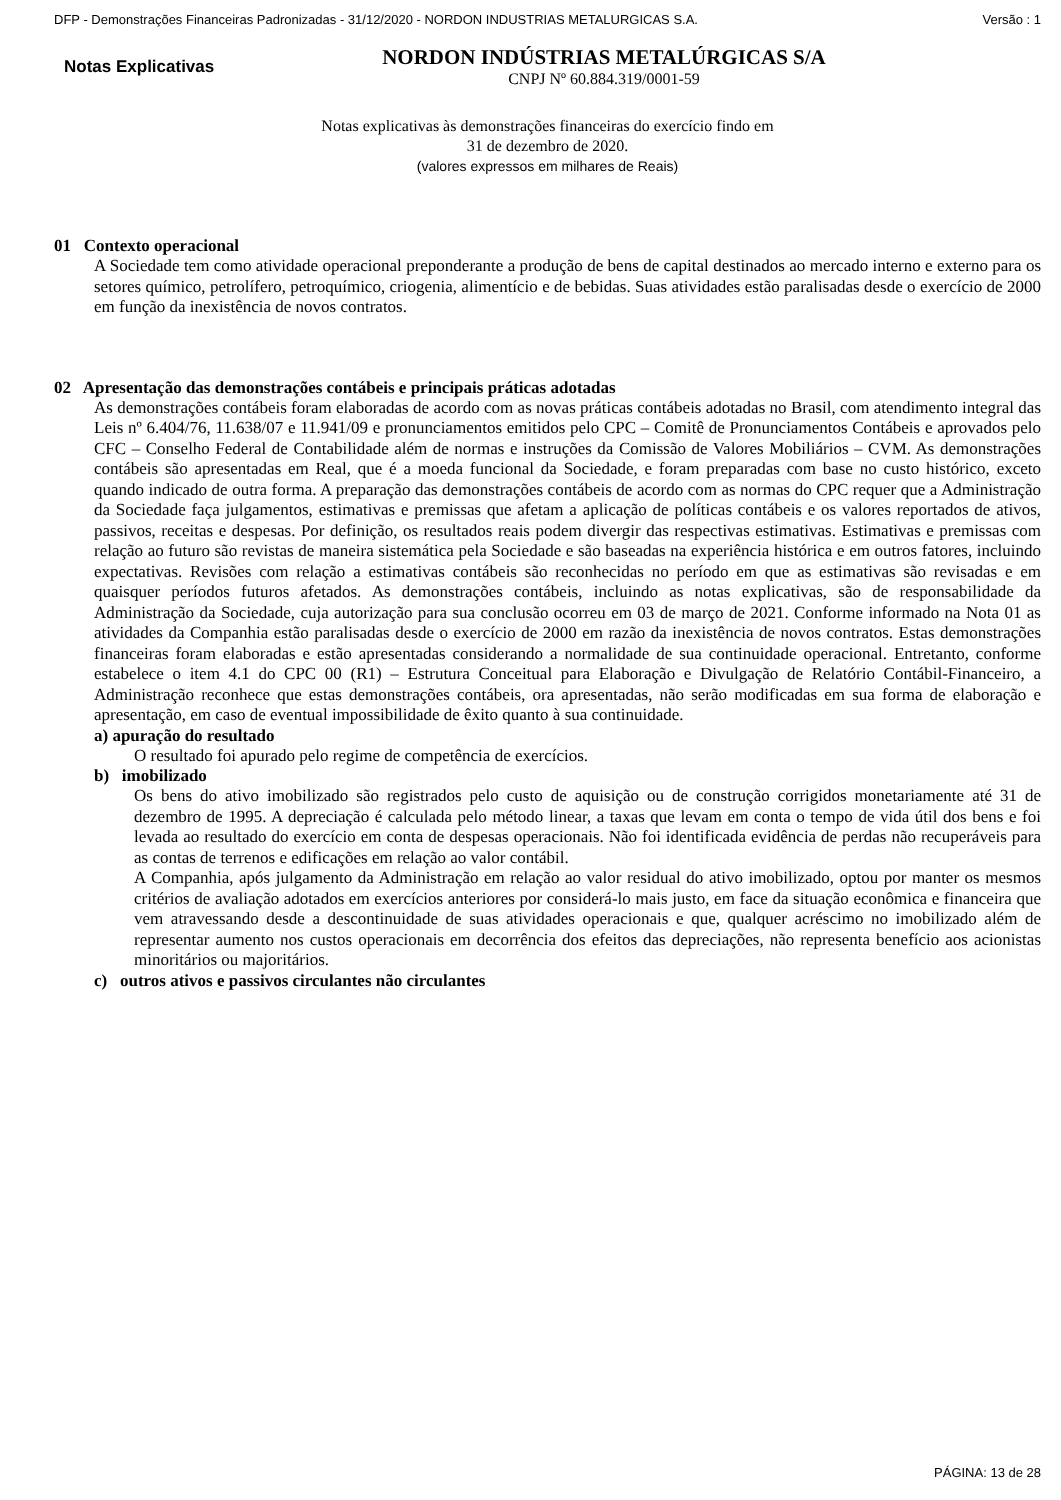DFP - Demonstrações Financeiras Padronizadas - 31/12/2020 - NORDON INDUSTRIAS METALURGICAS S.A. Versão : 1
Notas Explicativas
NORDON INDÚSTRIAS METALÚRGICAS S/A
CNPJ Nº 60.884.319/0001-59
Notas explicativas às demonstrações financeiras do exercício findo em
31 de dezembro de 2020.
(valores expressos em milhares de Reais)
01 Contexto operacional
A Sociedade tem como atividade operacional preponderante a produção de bens de capital destinados ao mercado interno e externo para os setores químico, petrolífero, petroquímico, criogenia, alimentício e de bebidas. Suas atividades estão paralisadas desde o exercício de 2000 em função da inexistência de novos contratos.
02 Apresentação das demonstrações contábeis e principais práticas adotadas
As demonstrações contábeis foram elaboradas de acordo com as novas práticas contábeis adotadas no Brasil, com atendimento integral das Leis nº 6.404/76, 11.638/07 e 11.941/09 e pronunciamentos emitidos pelo CPC – Comitê de Pronunciamentos Contábeis e aprovados pelo CFC – Conselho Federal de Contabilidade além de normas e instruções da Comissão de Valores Mobiliários – CVM. As demonstrações contábeis são apresentadas em Real, que é a moeda funcional da Sociedade, e foram preparadas com base no custo histórico, exceto quando indicado de outra forma. A preparação das demonstrações contábeis de acordo com as normas do CPC requer que a Administração da Sociedade faça julgamentos, estimativas e premissas que afetam a aplicação de políticas contábeis e os valores reportados de ativos, passivos, receitas e despesas. Por definição, os resultados reais podem divergir das respectivas estimativas. Estimativas e premissas com relação ao futuro são revistas de maneira sistemática pela Sociedade e são baseadas na experiência histórica e em outros fatores, incluindo expectativas. Revisões com relação a estimativas contábeis são reconhecidas no período em que as estimativas são revisadas e em quaisquer períodos futuros afetados. As demonstrações contábeis, incluindo as notas explicativas, são de responsabilidade da Administração da Sociedade, cuja autorização para sua conclusão ocorreu em 03 de março de 2021. Conforme informado na Nota 01 as atividades da Companhia estão paralisadas desde o exercício de 2000 em razão da inexistência de novos contratos. Estas demonstrações financeiras foram elaboradas e estão apresentadas considerando a normalidade de sua continuidade operacional. Entretanto, conforme estabelece o item 4.1 do CPC 00 (R1) – Estrutura Conceitual para Elaboração e Divulgação de Relatório Contábil-Financeiro, a Administração reconhece que estas demonstrações contábeis, ora apresentadas, não serão modificadas em sua forma de elaboração e apresentação, em caso de eventual impossibilidade de êxito quanto à sua continuidade.
a) apuração do resultado
O resultado foi apurado pelo regime de competência de exercícios.
b) imobilizado
Os bens do ativo imobilizado são registrados pelo custo de aquisição ou de construção corrigidos monetariamente até 31 de dezembro de 1995. A depreciação é calculada pelo método linear, a taxas que levam em conta o tempo de vida útil dos bens e foi levada ao resultado do exercício em conta de despesas operacionais. Não foi identificada evidência de perdas não recuperáveis para as contas de terrenos e edificações em relação ao valor contábil.
A Companhia, após julgamento da Administração em relação ao valor residual do ativo imobilizado, optou por manter os mesmos critérios de avaliação adotados em exercícios anteriores por considerá-lo mais justo, em face da situação econômica e financeira que vem atravessando desde a descontinuidade de suas atividades operacionais e que, qualquer acréscimo no imobilizado além de representar aumento nos custos operacionais em decorrência dos efeitos das depreciações, não representa benefício aos acionistas minoritários ou majoritários.
c) outros ativos e passivos circulantes não circulantes
PÁGINA: 13 de 28